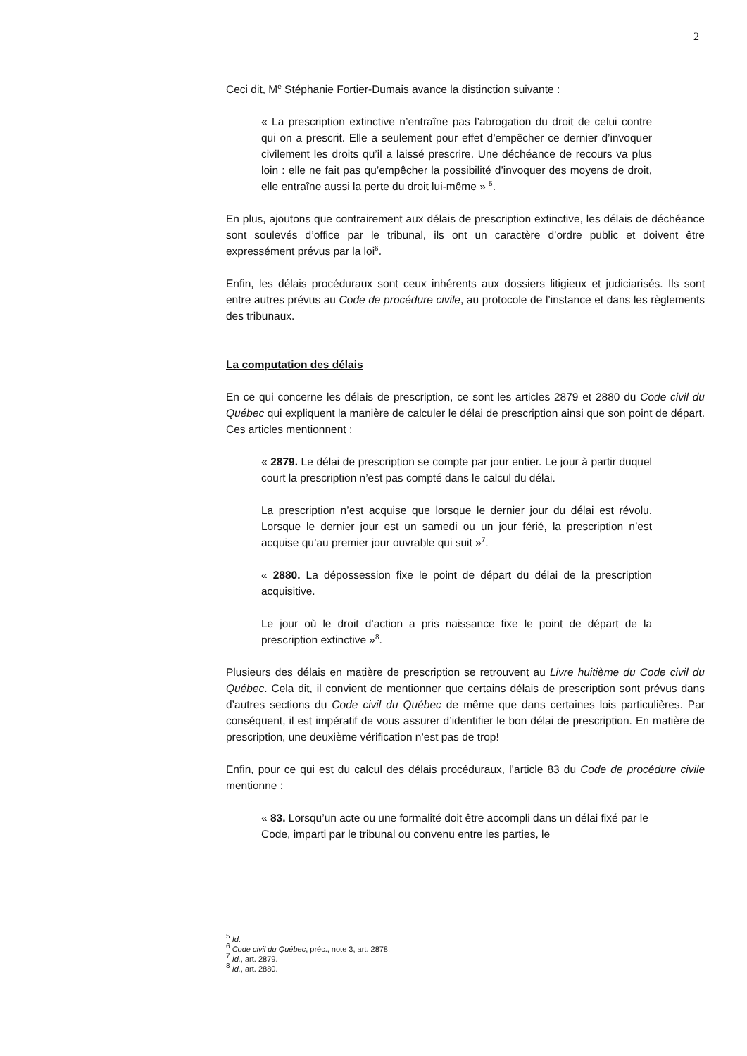2
Ceci dit, M<sup>e</sup> Stéphanie Fortier-Dumais avance la distinction suivante :
« La prescription extinctive n’entraîne pas l’abrogation du droit de celui contre qui on a prescrit. Elle a seulement pour effet d’empêcher ce dernier d’invoquer civilement les droits qu’il a laissé prescrire. Une déchéance de recours va plus loin : elle ne fait pas qu’empêcher la possibilité d’invoquer des moyens de droit, elle entraîne aussi la perte du droit lui-même » <sup>5</sup>.
En plus, ajoutons que contrairement aux délais de prescription extinctive, les délais de déchéance sont soulevés d’office par le tribunal, ils ont un caractère d’ordre public et doivent être expressément prévus par la loi<sup>6</sup>.
Enfin, les délais procéduraux sont ceux inhérents aux dossiers litigieux et judiciarisés. Ils sont entre autres prévus au Code de procédure civile, au protocole de l’instance et dans les règlements des tribunaux.
La computation des délais
En ce qui concerne les délais de prescription, ce sont les articles 2879 et 2880 du Code civil du Québec qui expliquent la manière de calculer le délai de prescription ainsi que son point de départ. Ces articles mentionnent :
« 2879. Le délai de prescription se compte par jour entier. Le jour à partir duquel court la prescription n’est pas compté dans le calcul du délai.
La prescription n’est acquise que lorsque le dernier jour du délai est révolu. Lorsque le dernier jour est un samedi ou un jour férié, la prescription n’est acquise qu’au premier jour ouvrable qui suit »<sup>7</sup>.
« 2880. La dépossession fixe le point de départ du délai de la prescription acquisitive.
Le jour où le droit d’action a pris naissance fixe le point de départ de la prescription extinctive »<sup>8</sup>.
Plusieurs des délais en matière de prescription se retrouvent au Livre huitième du Code civil du Québec. Cela dit, il convient de mentionner que certains délais de prescription sont prévus dans d’autres sections du Code civil du Québec de même que dans certaines lois particulières. Par conséquent, il est impératif de vous assurer d’identifier le bon délai de prescription. En matière de prescription, une deuxième vérification n’est pas de trop!
Enfin, pour ce qui est du calcul des délais procéduraux, l’article 83 du Code de procédure civile mentionne :
« 83. Lorsqu’un acte ou une formalité doit être accompli dans un délai fixé par le Code, imparti par le tribunal ou convenu entre les parties, le
<sup>5</sup> Id.
<sup>6</sup> Code civil du Québec, préc., note 3, art. 2878.
<sup>7</sup> Id., art. 2879.
<sup>8</sup> Id., art. 2880.